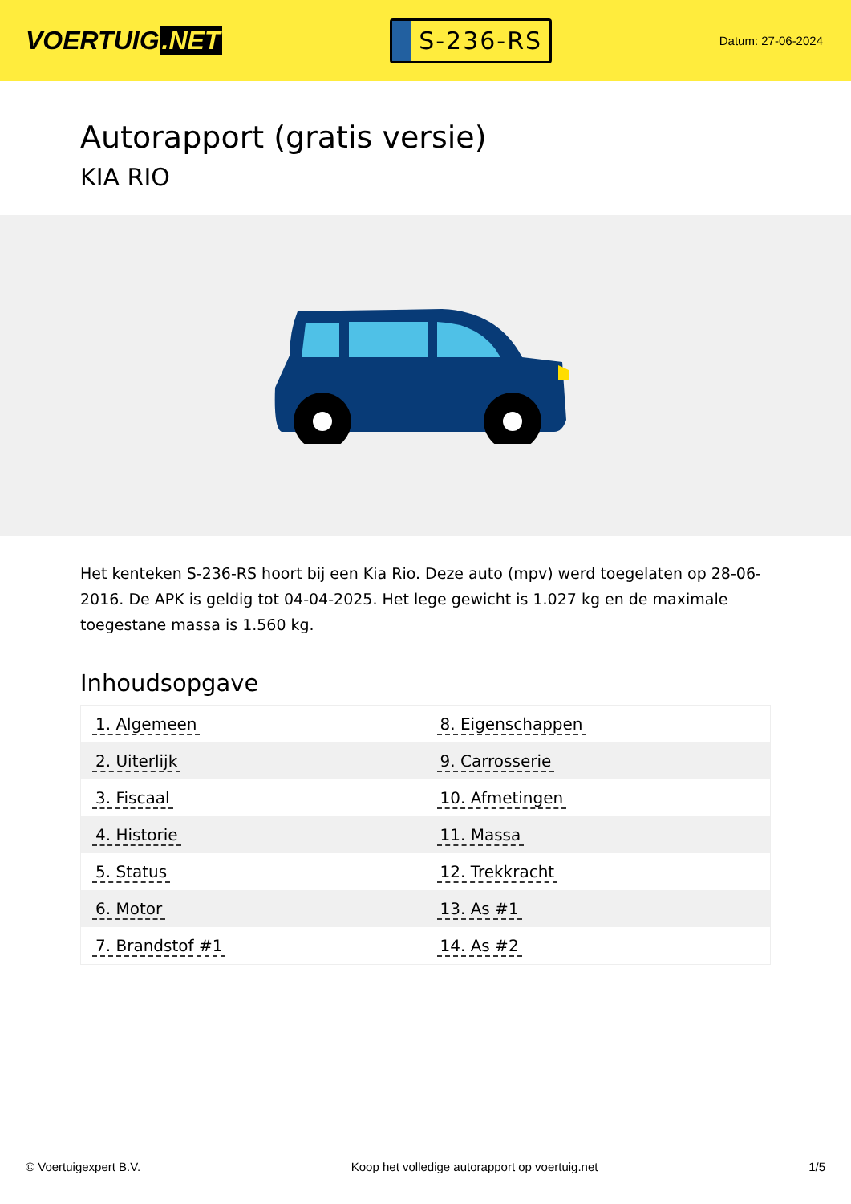VOERTUIG.NET
S-236-RS
Datum: 27-06-2024
Autorapport (gratis versie)
KIA RIO
Het kenteken S-236-RS hoort bij een Kia Rio. Deze auto (mpv) werd toegelaten op 28-06-2016. De APK is geldig tot 04-04-2025. Het lege gewicht is 1.027 kg en de maximale toegestane massa is 1.560 kg.
Inhoudsopgave
| 1. Algemeen | 8. Eigenschappen |
| 2. Uiterlijk | 9. Carrosserie |
| 3. Fiscaal | 10. Afmetingen |
| 4. Historie | 11. Massa |
| 5. Status | 12. Trekkracht |
| 6. Motor | 13. As #1 |
| 7. Brandstof #1 | 14. As #2 |
© Voertuigexpert B.V. Koop het volledige autorapport op voertuig.net 1/5